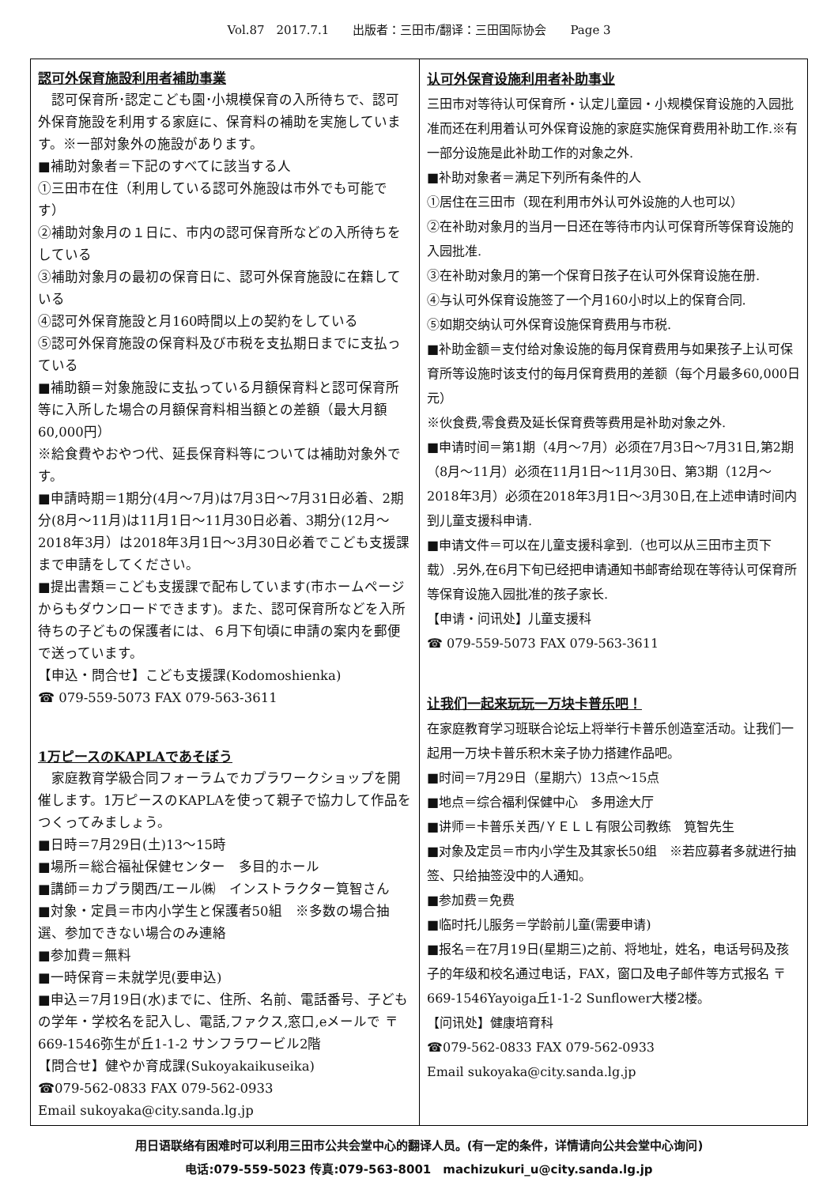Vol.87　2017.7.1　　出版者：三田市/翻译：三田国际协会　　Page 3
認可外保育施設利用者補助事業
　認可保育所･認定こども園･小規模保育の入所待ちで、認可外保育施設を利用する家庭に、保育料の補助を実施しています。※一部対象外の施設があります。
■補助対象者＝下記のすべてに該当する人
①三田市在住（利用している認可外施設は市外でも可能です）
②補助対象月の１日に、市内の認可保育所などの入所待ちをしている
③補助対象月の最初の保育日に、認可外保育施設に在籍している
④認可外保育施設と月160時間以上の契約をしている
⑤認可外保育施設の保育料及び市税を支払期日までに支払っている
■補助額＝対象施設に支払っている月額保育料と認可保育所等に入所した場合の月額保育料相当額との差額（最大月額60,000円）
※給食費やおやつ代、延長保育料等については補助対象外です。
■申請時期＝1期分(4月～7月)は7月3日～7月31日必着、2期分(8月～11月)は11月1日～11月30日必着、3期分(12月～2018年3月）は2018年3月1日～3月30日必着でこども支援課まで申請をしてください。
■提出書類＝こども支援課で配布しています(市ホームページからもダウンロードできます)。また、認可保育所などを入所待ちの子どもの保護者には、６月下旬頃に申請の案内を郵便で送っています。
【申込・問合せ】こども支援課(Kodomoshienka)
☎ 079-559-5073 FAX 079-563-3611
1万ピースのKAPLAであそぼう
　家庭教育学級合同フォーラムでカプラワークショップを開催します。1万ピースのKAPLAを使って親子で協力して作品をつくってみましょう。
■日時＝7月29日(土)13～15時
■場所＝総合福祉保健センター　多目的ホール
■講師＝カプラ関西/エール㈱　インストラクター筧智さん
■対象・定員＝市内小学生と保護者50組　※多数の場合抽選、参加できない場合のみ連絡
■参加費＝無料
■一時保育＝未就学児(要申込)
■申込＝7月19日(水)までに、住所、名前、電話番号、子どもの学年・学校名を記入し、電話,ファクス,窓口,eメールで 〒669-1546弥生が丘1-1-2 サンフラワービル2階
【問合せ】健やか育成課(Sukoyakaikuseika)
☎079-562-0833 FAX 079-562-0933
Email sukoyaka@city.sanda.lg.jp
认可外保育设施利用者补助事业
三田市对等待认可保育所・认定儿童园・小规模保育设施的入园批准而还在利用着认可外保育设施的家庭实施保育费用补助工作.※有一部分设施是此补助工作的对象之外.
■补助对象者＝满足下列所有条件的人
①居住在三田市（现在利用市外认可外设施的人也可以）
②在补助对象月的当月一日还在等待市内认可保育所等保育设施的入园批准.
③在补助对象月的第一个保育日孩子在认可外保育设施在册.
④与认可外保育设施签了一个月160小时以上的保育合同.
⑤如期交纳认可外保育设施保育费用与市税.
■补助金额＝支付给对象设施的每月保育费用与如果孩子上认可保育所等设施时该支付的每月保育费用的差额（每个月最多60,000日元）
※伙食费,零食费及延长保育费等费用是补助对象之外.
■申请时间＝第1期（4月～7月）必须在7月3日～7月31日,第2期（8月～11月）必须在11月1日～11月30日、第3期（12月～2018年3月）必须在2018年3月1日～3月30日,在上述申请时间内到儿童支援科申请.
■申请文件＝可以在儿童支援科拿到.（也可以从三田市主页下载）.另外,在6月下旬已经把申请通知书邮寄给现在等待认可保育所等保育设施入园批准的孩子家长.
【申请・问讯处】儿童支援科
☎ 079-559-5073 FAX 079-563-3611
让我们一起来玩玩一万块卡普乐吧！
在家庭教育学习班联合论坛上将举行卡普乐创造室活动。让我们一起用一万块卡普乐积木亲子协力搭建作品吧。
■时间＝7月29日（星期六）13点～15点
■地点＝综合福利保健中心　多用途大厅
■讲师＝卡普乐关西/ＹＥＬＬ有限公司教练　筧智先生
■对象及定员＝市内小学生及其家长50组　※若应募者多就进行抽签、只给抽签没中的人通知。
■参加费＝免费
■临时托儿服务＝学龄前儿童(需要申请)
■报名＝在7月19日(星期三)之前、将地址，姓名，电话号码及孩子的年级和校名通过电话，FAX，窗口及电子邮件等方式报名 〒669-1546Yayoiga丘1-1-2 Sunflower大楼2楼。
【问讯处】健康培育科
☎079-562-0833 FAX 079-562-0933
Email sukoyaka@city.sanda.lg.jp
用日语联络有困难时可以利用三田市公共会堂中心的翻译人员。(有一定的条件，详情请向公共会堂中心询问)
电话:079-559-5023 传真:079-563-8001　machizukuri_u@city.sanda.lg.jp